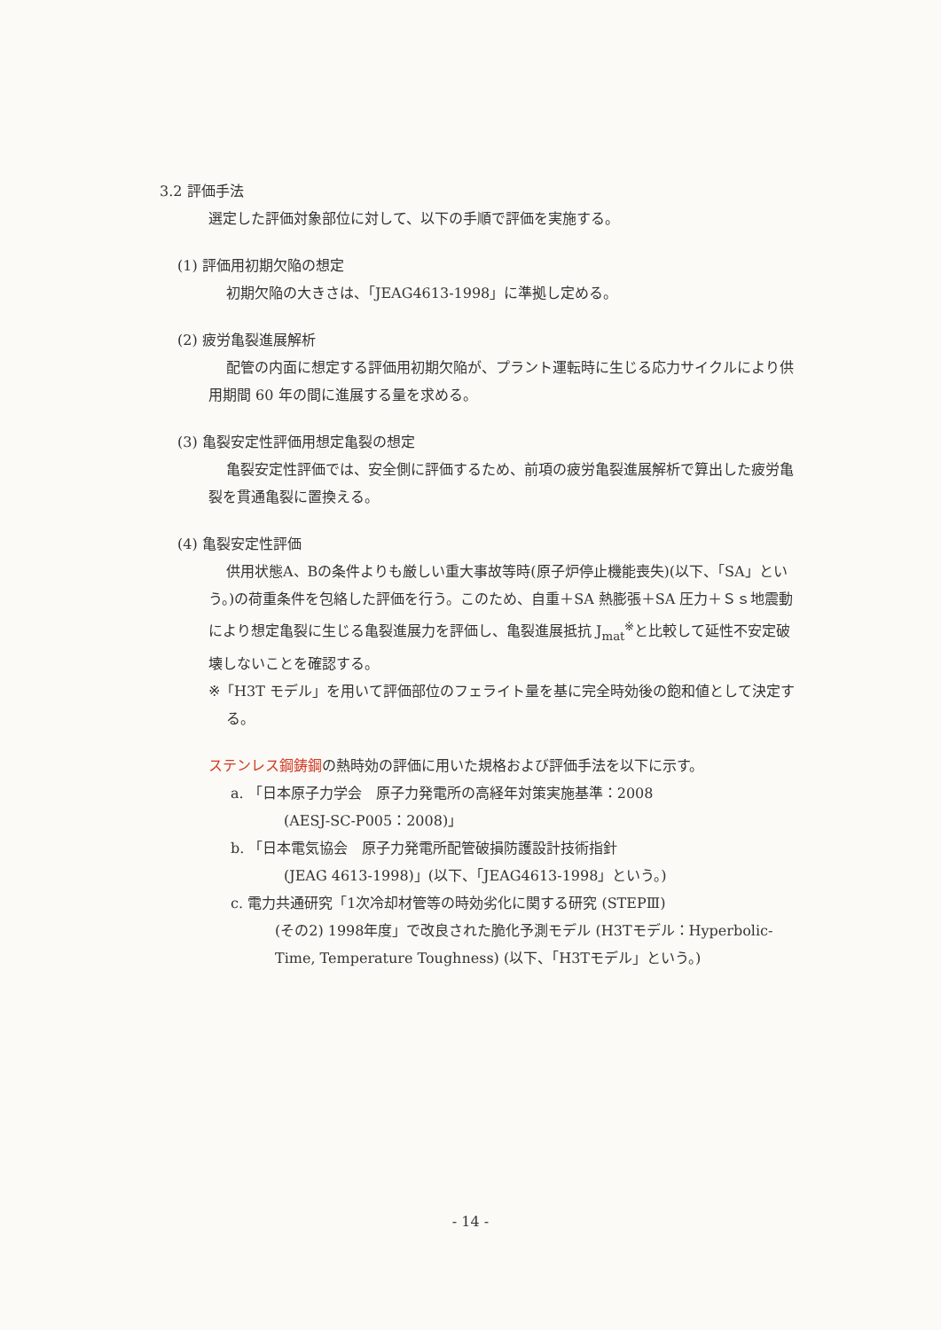3.2 評価手法
選定した評価対象部位に対して、以下の手順で評価を実施する。
(1) 評価用初期欠陥の想定
初期欠陥の大きさは、「JEAG4613-1998」に準拠し定める。
(2) 疲労亀裂進展解析
配管の内面に想定する評価用初期欠陥が、プラント運転時に生じる応力サイクルにより供用期間 60 年の間に進展する量を求める。
(3) 亀裂安定性評価用想定亀裂の想定
亀裂安定性評価では、安全側に評価するため、前項の疲労亀裂進展解析で算出した疲労亀裂を貫通亀裂に置換える。
(4) 亀裂安定性評価
供用状態A、Bの条件よりも厳しい重大事故等時(原子炉停止機能喪失)(以下、「SA」という。)の荷重条件を包絡した評価を行う。このため、自重＋SA 熱膨張＋SA 圧力＋Ｓｓ地震動により想定亀裂に生じる亀裂進展力を評価し、亀裂進展抵抗 J<sub>mat</sub><sup>※</sup>と比較して延性不安定破壊しないことを確認する。
※「H3T モデル」を用いて評価部位のフェライト量を基に完全時効後の飽和値として決定する。
ステンレス鋼鋳鋼の熱時効の評価に用いた規格および評価手法を以下に示す。
a. 「日本原子力学会　原子力発電所の高経年対策実施基準：2008
(AESJ-SC-P005：2008)」
b. 「日本電気協会　原子力発電所配管破損防護設計技術指針
(JEAG 4613-1998)」(以下、「JEAG4613-1998」という。)
c. 電力共通研究「1次冷却材管等の時効劣化に関する研究 (STEPⅢ)
(その2) 1998年度」で改良された脆化予測モデル (H3Tモデル：Hyperbolic-Time, Temperature Toughness) (以下、「H3Tモデル」という。)
- 14 -